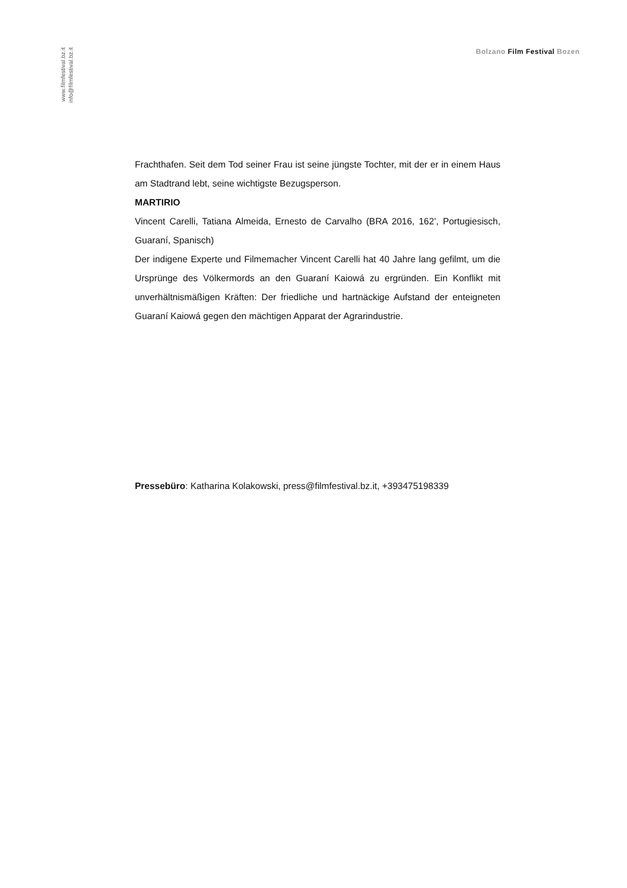www.filmfestival.bz.it
info@filmfestival.bz.it
Bolzano Film Festival Bozen
Frachthafen. Seit dem Tod seiner Frau ist seine jüngste Tochter, mit der er in einem Haus am Stadtrand lebt, seine wichtigste Bezugsperson.
MARTIRIO
Vincent Carelli, Tatiana Almeida, Ernesto de Carvalho (BRA 2016, 162’, Portugiesisch, Guaraní, Spanisch)
Der indigene Experte und Filmemacher Vincent Carelli hat 40 Jahre lang gefilmt, um die Ursprünge des Völkermords an den Guaraní Kaiowá zu ergründen. Ein Konflikt mit unverhältnismäßigen Kräften: Der friedliche und hartnäckige Aufstand der enteigneten Guaraní Kaiowá gegen den mächtigen Apparat der Agrarindustrie.
Pressebüro: Katharina Kolakowski, press@filmfestival.bz.it, +393475198339